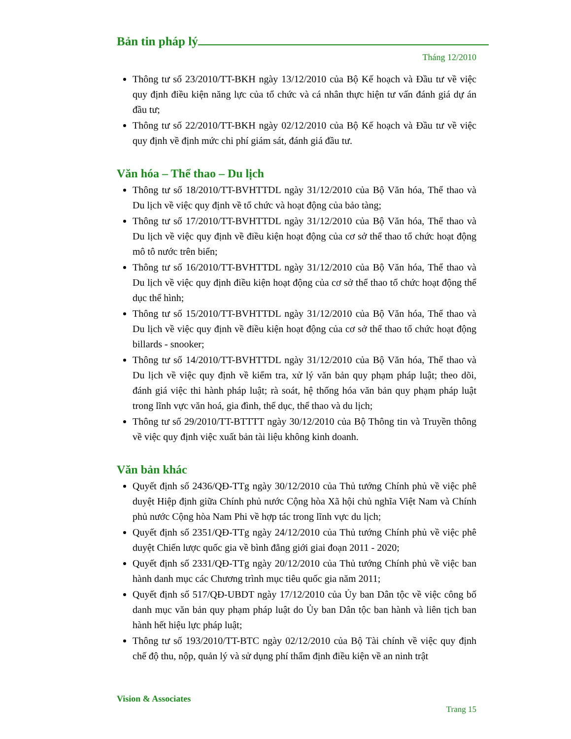Bản tin pháp lý
Tháng 12/2010
Thông tư số 23/2010/TT-BKH ngày 13/12/2010 của Bộ Kế hoạch và Đầu tư về việc quy định điều kiện năng lực của tổ chức và cá nhân thực hiện tư vấn đánh giá dự án đầu tư;
Thông tư số 22/2010/TT-BKH ngày 02/12/2010 của Bộ Kế hoạch và Đầu tư về việc quy định về định mức chi phí giám sát, đánh giá đầu tư.
Văn hóa – Thể thao – Du lịch
Thông tư số 18/2010/TT-BVHTTDL ngày 31/12/2010 của Bộ Văn hóa, Thể thao và Du lịch về việc quy định về tổ chức và hoạt động của bảo tàng;
Thông tư số 17/2010/TT-BVHTTDL ngày 31/12/2010 của Bộ Văn hóa, Thể thao và Du lịch về việc quy định về điều kiện hoạt động của cơ sở thể thao tổ chức hoạt động mô tô nước trên biển;
Thông tư số 16/2010/TT-BVHTTDL ngày 31/12/2010 của Bộ Văn hóa, Thể thao và Du lịch về việc quy định điều kiện hoạt động của cơ sở thể thao tổ chức hoạt động thể dục thể hình;
Thông tư số 15/2010/TT-BVHTTDL ngày 31/12/2010 của Bộ Văn hóa, Thể thao và Du lịch về việc quy định về điều kiện hoạt động của cơ sở thể thao tổ chức hoạt động billards - snooker;
Thông tư số 14/2010/TT-BVHTTDL ngày 31/12/2010 của Bộ Văn hóa, Thể thao và Du lịch về việc quy định về kiểm tra, xử lý văn bản quy phạm pháp luật; theo dõi, đánh giá việc thi hành pháp luật; rà soát, hệ thống hóa văn bản quy phạm pháp luật trong lĩnh vực văn hoá, gia đình, thể dục, thể thao và du lịch;
Thông tư số 29/2010/TT-BTTTT ngày 30/12/2010 của Bộ Thông tin và Truyền thông về việc quy định việc xuất bản tài liệu không kinh doanh.
Văn bản khác
Quyết định số 2436/QĐ-TTg ngày 30/12/2010 của Thủ tướng Chính phủ về việc phê duyệt Hiệp định giữa Chính phủ nước Cộng hòa Xã hội chủ nghĩa Việt Nam và Chính phủ nước Cộng hòa Nam Phi về hợp tác trong lĩnh vực du lịch;
Quyết định số 2351/QĐ-TTg ngày 24/12/2010 của Thủ tướng Chính phủ về việc phê duyệt Chiến lược quốc gia về bình đẳng giới giai đoạn 2011 - 2020;
Quyết định số 2331/QĐ-TTg ngày 20/12/2010 của Thủ tướng Chính phủ về việc ban hành danh mục các Chương trình mục tiêu quốc gia năm 2011;
Quyết định số 517/QĐ-UBDT ngày 17/12/2010 của Ủy ban Dân tộc về việc công bố danh mục văn bản quy phạm pháp luật do Ủy ban Dân tộc ban hành và liên tịch ban hành hết hiệu lực pháp luật;
Thông tư số 193/2010/TT-BTC ngày 02/12/2010 của Bộ Tài chính về việc quy định chế độ thu, nộp, quản lý và sử dụng phí thẩm định điều kiện về an ninh trật
Vision & Associates
Trang 15